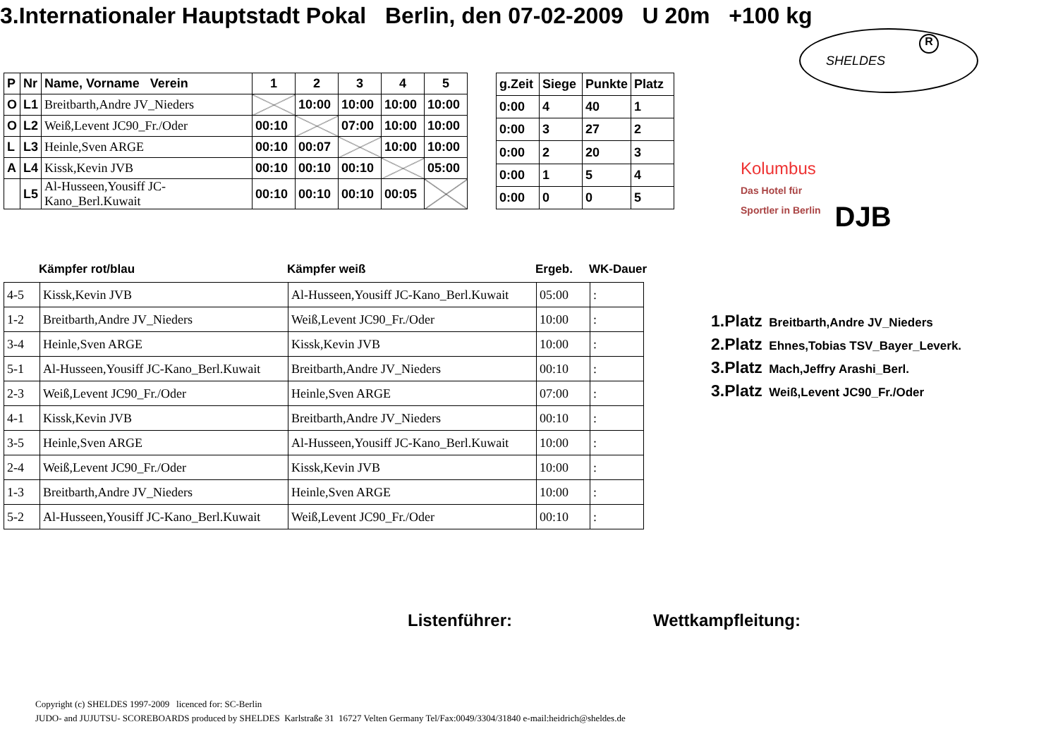3.Internationaler Hauptstadt Pokal Berlin, den 07-02-2009 U 20m +100 kg
SHELDES
R
| P | Nr | Name, Vorname Verein | 1 | 2 | 3 | 4 | 5 |
| O | L1 | Breitbarth,Andre JV_Nieders | | 10:00 | 10:00 | 10:00 | 10:00 |
| O | L2 | Weiß,Levent JC90_Fr./Oder | 00:10 | | 07:00 | 10:00 | 10:00 |
| L | L3 | Heinle,Sven ARGE | 00:10 | 00:07 | | 10:00 | 10:00 |
| A | L4 | Kissk,Kevin JVB | 00:10 | 00:10 | 00:10 | | 05:00 |
| | L5 | Al-Husseen,Yousiff JC-Kano_Berl.Kuwait | 00:10 | 00:10 | 00:10 | 00:05 | |
| g.Zeit | Siege | Punkte | Platz |
| 0:00 | 4 | 40 | 1 |
| 0:00 | 3 | 27 | 2 |
| 0:00 | 2 | 20 | 3 |
| 0:00 | 1 | 5 | 4 |
| 0:00 | 0 | 0 | 5 |
Kolumbus
Das Hotel für
Sportler in Berlin
DJB
Kämpfer rot/blau Kämpfer weiß Ergeb. WK-Dauer
| 4-5 | Kissk,Kevin JVB | Al-Husseen,Yousiff JC-Kano_Berl.Kuwait | 05:00 | : |
| 1-2 | Breitbarth,Andre JV_Nieders | Weiß,Levent JC90_Fr./Oder | 10:00 | : |
| 3-4 | Heinle,Sven ARGE | Kissk,Kevin JVB | 10:00 | : |
| 5-1 | Al-Husseen,Yousiff JC-Kano_Berl.Kuwait | Breitbarth,Andre JV_Nieders | 00:10 | : |
| 2-3 | Weiß,Levent JC90_Fr./Oder | Heinle,Sven ARGE | 07:00 | : |
| 4-1 | Kissk,Kevin JVB | Breitbarth,Andre JV_Nieders | 00:10 | : |
| 3-5 | Heinle,Sven ARGE | Al-Husseen,Yousiff JC-Kano_Berl.Kuwait | 10:00 | : |
| 2-4 | Weiß,Levent JC90_Fr./Oder | Kissk,Kevin JVB | 10:00 | : |
| 1-3 | Breitbarth,Andre JV_Nieders | Heinle,Sven ARGE | 10:00 | : |
| 5-2 | Al-Husseen,Yousiff JC-Kano_Berl.Kuwait | Weiß,Levent JC90_Fr./Oder | 00:10 | : |
1.Platz Breitbarth,Andre JV_Nieders
2.Platz Ehnes,Tobias TSV_Bayer_Leverk.
3.Platz Mach,Jeffry Arashi_Berl.
3.Platz Weiß,Levent JC90_Fr./Oder
Listenführer: Wettkampfleitung:
Copyright (c) SHELDES 1997-2009 licenced for: SC-Berlin
JUDO- and JUJUTSU- SCOREBOARDS produced by SHELDES Karlstraße 31 16727 Velten Germany Tel/Fax:0049/3304/31840 e-mail:heidrich@sheldes.de